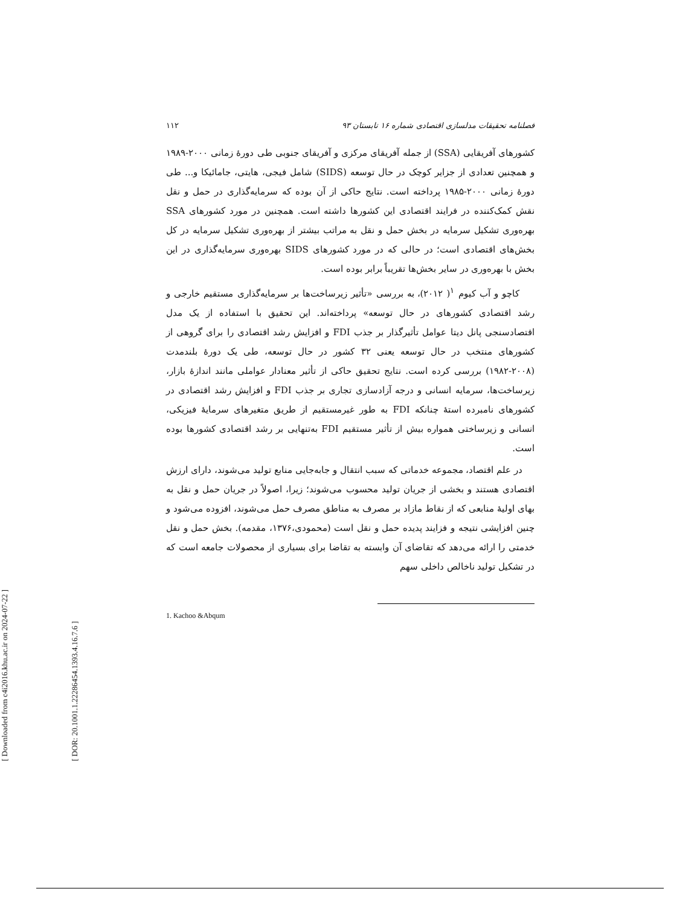[ Downloaded from c4i2016.khu.ac.ir on 2024-07-22 ]
[ DOR: 20.1001.1.22286454.1393.4.16.7.6 ]
۱۱۲ فصلنامه تحقیقات مدلسازی اقتصادی شماره ۱۶ تابستان ۹۳
کشورهای آفریقایی (SSA) از جمله آفریقای مرکزی و آفریقای جنوبی طی دورهٔ زمانی ۲۰۰۰-۱۹۸۹ و همچنین تعدادی از جزایر کوچک در حال توسعه (SIDS) شامل فیجی، هایتی، جامائیکا و... طی دورهٔ زمانی ۲۰۰۰-۱۹۸۵ پرداخته است. نتایج حاکی از آن بوده که سرمایه‌گذاری در حمل و نقل نقش کمک‌کننده در فرایند اقتصادی این کشورها داشته است. همچنین در مورد کشورهای SSA بهره‌وری تشکیل سرمایه در بخش حمل و نقل به مراتب بیشتر از بهره‌وری تشکیل سرمایه در کل بخش‌های اقتصادی است؛ در حالی که در مورد کشورهای SIDS بهره‌وری سرمایه‌گذاری در این بخش با بهره‌وری در سایر بخش‌ها تقریباً برابر بوده است.
کاچو و آب کیوم <sup>۱</sup>( ۲۰۱۲)، به بررسی «تأثیر زیرساخت‌ها بر سرمایه‌گذاری مستقیم خارجی و رشد اقتصادی کشورهای در حال توسعه» پرداخته‌اند. این تحقیق با استفاده از یک مدل اقتصادسنجی پانل دیتا عوامل تأثیرگذار بر جذب FDI و افزایش رشد اقتصادی را برای گروهی از کشورهای منتخب در حال توسعه یعنی ۳۲ کشور در حال توسعه، طی یک دورهٔ بلندمدت (۲۰۰۸-۱۹۸۲) بررسی کرده است. نتایج تحقیق حاکی از تأثیر معنادار عواملی مانند اندازهٔ بازار، زیرساخت‌ها، سرمایه انسانی و درجه آزادسازی تجاری بر جذب FDI و افزایش رشد اقتصادی در کشورهای نامبرده استهٔ چنانکه FDI به طور غیرمستقیم از طریق متغیرهای سرمایهٔ فیزیکی، انسانی و زیرساختی همواره بیش از تأثیر مستقیم FDI به‌تنهایی بر رشد اقتصادی کشورها بوده است.
در علم اقتصاد، مجموعه خدماتی که سبب انتقال و جابه‌جایی منابع تولید می‌شوند، دارای ارزش اقتصادی هستند و بخشی از جریان تولید محسوب می‌شوند؛ زیرا، اصولاً در جریان حمل و نقل به بهای اولیهٔ منابعی که از نقاط مازاد بر مصرف به مناطق مصرف حمل می‌شوند، افزوده می‌شود و چنین افزایشی نتیجه و فزایند پدیده حمل و نقل است (محمودی،۱۳۷۶، مقدمه). بخش حمل و نقل خدمتی را ارائه می‌دهد که تقاضای آن وابسته به تقاضا برای بسیاری از محصولات جامعه است که در تشکیل تولید ناخالص داخلی سهم
1. Kachoo &Abqum